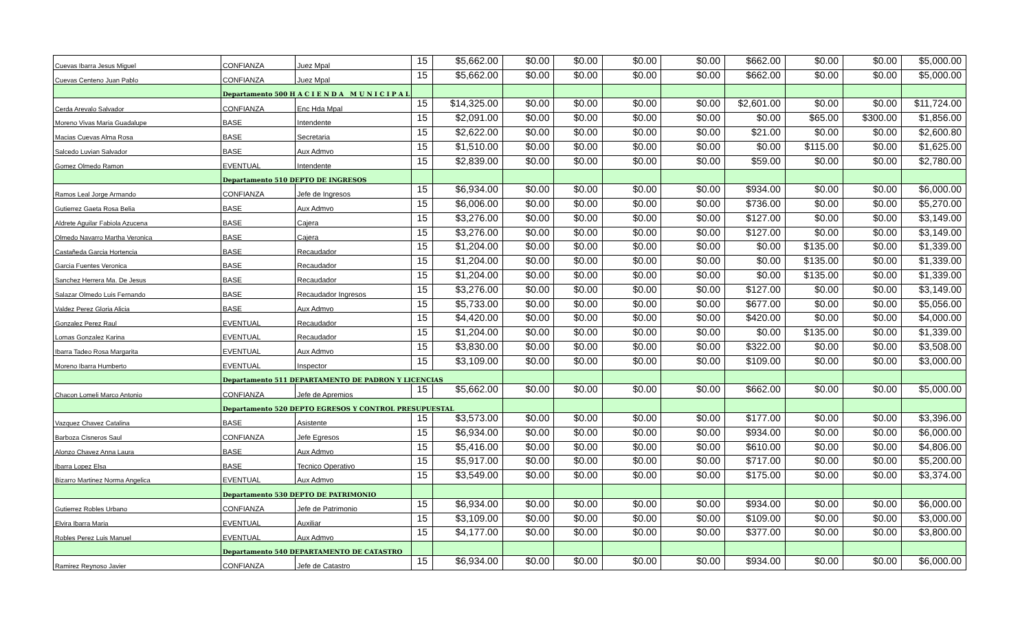| Cuevas Ibarra Jesus Miguel | CONFIANZA | Juez Mpal | 15 | $5,662.00 | $0.00 | $0.00 | $0.00 | $0.00 | $662.00 | $0.00 | $0.00 | $5,000.00 |
| Cuevas Centeno Juan Pablo | CONFIANZA | Juez Mpal | 15 | $5,662.00 | $0.00 | $0.00 | $0.00 | $0.00 | $662.00 | $0.00 | $0.00 | $5,000.00 |
| | Departamento 500 H A C I E N D A M U N I C I P A L | | | | | | | | | | | |
| Cerda Arevalo Salvador | CONFIANZA | Enc Hda Mpal | 15 | $14,325.00 | $0.00 | $0.00 | $0.00 | $0.00 | $2,601.00 | $0.00 | $0.00 | $11,724.00 |
| Moreno Vivas Maria Guadalupe | BASE | Intendente | 15 | $2,091.00 | $0.00 | $0.00 | $0.00 | $0.00 | $0.00 | $65.00 | $300.00 | $1,856.00 |
| Macias Cuevas Alma Rosa | BASE | Secretaria | 15 | $2,622.00 | $0.00 | $0.00 | $0.00 | $0.00 | $21.00 | $0.00 | $0.00 | $2,600.80 |
| Salcedo Luvian Salvador | BASE | Aux Admvo | 15 | $1,510.00 | $0.00 | $0.00 | $0.00 | $0.00 | $0.00 | $115.00 | $0.00 | $1,625.00 |
| Gomez Olmedo Ramon | EVENTUAL | Intendente | 15 | $2,839.00 | $0.00 | $0.00 | $0.00 | $0.00 | $59.00 | $0.00 | $0.00 | $2,780.00 |
| | Departamento 510 DEPTO DE INGRESOS | | | | | | | | | | | |
| Ramos Leal Jorge Armando | CONFIANZA | Jefe de Ingresos | 15 | $6,934.00 | $0.00 | $0.00 | $0.00 | $0.00 | $934.00 | $0.00 | $0.00 | $6,000.00 |
| Gutierrez Gaeta Rosa Belia | BASE | Aux Admvo | 15 | $6,006.00 | $0.00 | $0.00 | $0.00 | $0.00 | $736.00 | $0.00 | $0.00 | $5,270.00 |
| Aldrete Aguilar Fabiola Azucena | BASE | Cajera | 15 | $3,276.00 | $0.00 | $0.00 | $0.00 | $0.00 | $127.00 | $0.00 | $0.00 | $3,149.00 |
| Olmedo Navarro Martha Veronica | BASE | Cajera | 15 | $3,276.00 | $0.00 | $0.00 | $0.00 | $0.00 | $127.00 | $0.00 | $0.00 | $3,149.00 |
| Castañeda Garcia Hortencia | BASE | Recaudador | 15 | $1,204.00 | $0.00 | $0.00 | $0.00 | $0.00 | $0.00 | $135.00 | $0.00 | $1,339.00 |
| Garcia Fuentes Veronica | BASE | Recaudador | 15 | $1,204.00 | $0.00 | $0.00 | $0.00 | $0.00 | $0.00 | $135.00 | $0.00 | $1,339.00 |
| Sanchez Herrera Ma. De Jesus | BASE | Recaudador | 15 | $1,204.00 | $0.00 | $0.00 | $0.00 | $0.00 | $0.00 | $135.00 | $0.00 | $1,339.00 |
| Salazar Olmedo Luis Fernando | BASE | Recaudador Ingresos | 15 | $3,276.00 | $0.00 | $0.00 | $0.00 | $0.00 | $127.00 | $0.00 | $0.00 | $3,149.00 |
| Valdez Perez Gloria Alicia | BASE | Aux Admvo | 15 | $5,733.00 | $0.00 | $0.00 | $0.00 | $0.00 | $677.00 | $0.00 | $0.00 | $5,056.00 |
| Gonzalez Perez Raul | EVENTUAL | Recaudador | 15 | $4,420.00 | $0.00 | $0.00 | $0.00 | $0.00 | $420.00 | $0.00 | $0.00 | $4,000.00 |
| Lomas Gonzalez Karina | EVENTUAL | Recaudador | 15 | $1,204.00 | $0.00 | $0.00 | $0.00 | $0.00 | $0.00 | $135.00 | $0.00 | $1,339.00 |
| Ibarra Tadeo Rosa Margarita | EVENTUAL | Aux Admvo | 15 | $3,830.00 | $0.00 | $0.00 | $0.00 | $0.00 | $322.00 | $0.00 | $0.00 | $3,508.00 |
| Moreno Ibarra Humberto | EVENTUAL | Inspector | 15 | $3,109.00 | $0.00 | $0.00 | $0.00 | $0.00 | $109.00 | $0.00 | $0.00 | $3,000.00 |
| | Departamento 511 DEPARTAMENTO DE PADRON Y LICENCIAS | | | | | | | | | | | |
| Chacon Lomeli Marco Antonio | CONFIANZA | Jefe de Apremios | 15 | $5,662.00 | $0.00 | $0.00 | $0.00 | $0.00 | $662.00 | $0.00 | $0.00 | $5,000.00 |
| | Departamento 520 DEPTO EGRESOS Y CONTROL PRESUPUESTAL | | | | | | | | | | | |
| Vazquez Chavez Catalina | BASE | Asistente | 15 | $3,573.00 | $0.00 | $0.00 | $0.00 | $0.00 | $177.00 | $0.00 | $0.00 | $3,396.00 |
| Barboza Cisneros Saul | CONFIANZA | Jefe Egresos | 15 | $6,934.00 | $0.00 | $0.00 | $0.00 | $0.00 | $934.00 | $0.00 | $0.00 | $6,000.00 |
| Alonzo Chavez Anna Laura | BASE | Aux Admvo | 15 | $5,416.00 | $0.00 | $0.00 | $0.00 | $0.00 | $610.00 | $0.00 | $0.00 | $4,806.00 |
| Ibarra Lopez Elsa | BASE | Tecnico Operativo | 15 | $5,917.00 | $0.00 | $0.00 | $0.00 | $0.00 | $717.00 | $0.00 | $0.00 | $5,200.00 |
| Bizarro Martinez Norma Angelica | EVENTUAL | Aux Admvo | 15 | $3,549.00 | $0.00 | $0.00 | $0.00 | $0.00 | $175.00 | $0.00 | $0.00 | $3,374.00 |
| | Departamento 530 DEPTO DE PATRIMONIO | | | | | | | | | | | |
| Gutierrez Robles Urbano | CONFIANZA | Jefe de Patrimonio | 15 | $6,934.00 | $0.00 | $0.00 | $0.00 | $0.00 | $934.00 | $0.00 | $0.00 | $6,000.00 |
| Elvira Ibarra Maria | EVENTUAL | Auxiliar | 15 | $3,109.00 | $0.00 | $0.00 | $0.00 | $0.00 | $109.00 | $0.00 | $0.00 | $3,000.00 |
| Robles Perez Luis Manuel | EVENTUAL | Aux Admvo | 15 | $4,177.00 | $0.00 | $0.00 | $0.00 | $0.00 | $377.00 | $0.00 | $0.00 | $3,800.00 |
| | Departamento 540 DEPARTAMENTO DE CATASTRO | | | | | | | | | | | |
| Ramirez Reynoso Javier | CONFIANZA | Jefe de Catastro | 15 | $6,934.00 | $0.00 | $0.00 | $0.00 | $0.00 | $934.00 | $0.00 | $0.00 | $6,000.00 |